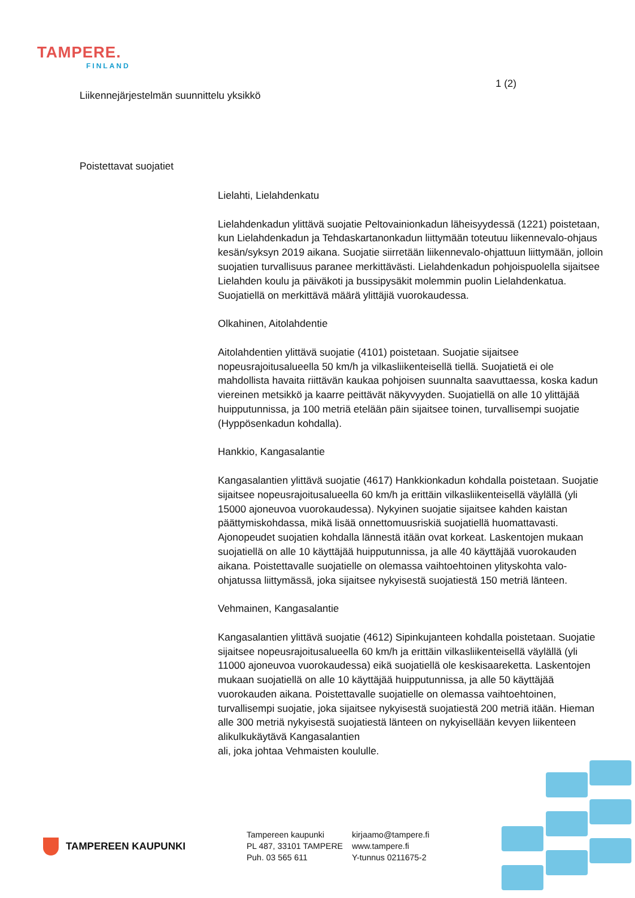TAMPERE.
FINLAND
1 (2)
Liikennejärjestelmän suunnittelu yksikkö
Poistettavat suojatiet
Lielahti, Lielahdenkatu
Lielahdenkadun ylittävä suojatie Peltovainionkadun läheisyydessä (1221) poistetaan, kun Lielahdenkadun ja Tehdaskartanonkadun liittymään toteutuu liikennevalo-ohjaus kesän/syksyn 2019 aikana. Suojatie siirretään liikennevalo-ohjattuun liittymään, jolloin suojatien turvallisuus paranee merkittävästi. Lielahdenkadun pohjoispuolella sijaitsee Lielahden koulu ja päiväkoti ja bussipysäkit molemmin puolin Lielahdenkatua. Suojatiellä on merkittävä määrä ylittäjiä vuorokaudessa.
Olkahinen, Aitolahdentie
Aitolahdentien ylittävä suojatie (4101) poistetaan. Suojatie sijaitsee nopeusrajoitusalueella 50 km/h ja vilkasliikenteisellä tiellä. Suojatietä ei ole mahdollista havaita riittävän kaukaa pohjoisen suunnalta saavuttaessa, koska kadun viereinen metsikkö ja kaarre peittävät näkyvyyden. Suojatiellä on alle 10 ylittäjää huipputunnissa, ja 100 metriä etelään päin sijaitsee toinen, turvallisempi suojatie (Hyppösenkadun kohdalla).
Hankkio, Kangasalantie
Kangasalantien ylittävä suojatie (4617) Hankkionkadun kohdalla poistetaan. Suojatie sijaitsee nopeusrajoitusalueella 60 km/h ja erittäin vilkasliikenteisellä väylällä (yli 15000 ajoneuvoa vuorokaudessa). Nykyinen suojatie sijaitsee kahden kaistan päättymiskohdassa, mikä lisää onnettomuusriskiä suojatiellä huomattavasti. Ajonopeudet suojatien kohdalla lännestä itään ovat korkeat. Laskentojen mukaan suojatiellä on alle 10 käyttäjää huipputunnissa, ja alle 40 käyttäjää vuorokauden aikana. Poistettavalle suojatielle on olemassa vaihtoehtoinen ylityskohta valo-ohjatussa liittymässä, joka sijaitsee nykyisestä suojatiestä 150 metriä länteen.
Vehmainen, Kangasalantie
Kangasalantien ylittävä suojatie (4612) Sipinkujanteen kohdalla poistetaan. Suojatie sijaitsee nopeusrajoitusalueella 60 km/h ja erittäin vilkasliikenteisellä väylällä (yli 11000 ajoneuvoa vuorokaudessa) eikä suojatiellä ole keskisaareketta. Laskentojen mukaan suojatiellä on alle 10 käyttäjää huipputunnissa, ja alle 50 käyttäjää vuorokauden aikana. Poistettavalle suojatielle on olemassa vaihtoehtoinen, turvallisempi suojatie, joka sijaitsee nykyisestä suojatiestä 200 metriä itään. Hieman alle 300 metriä nykyisestä suojatiestä länteen on nykyisellään kevyen liikenteen alikulkukäytävä Kangasalantien
ali, joka johtaa Vehmaisten koululle.
TAMPEREEN KAUPUNKI
Tampereen kaupunki
PL 487, 33101 TAMPERE
Puh. 03 565 611
kirjaamo@tampere.fi
www.tampere.fi
Y-tunnus 0211675-2